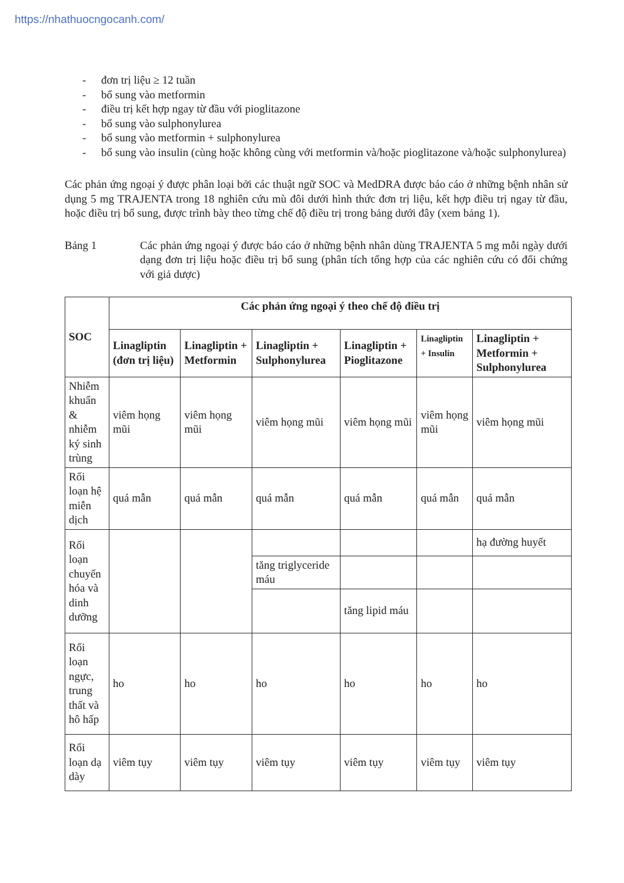https://nhathuocngocanh.com/
- đơn trị liệu ≥ 12 tuần
- bổ sung vào metformin
- điều trị kết hợp ngay từ đầu với pioglitazone
- bổ sung vào sulphonylurea
- bổ sung vào metformin + sulphonylurea
- bổ sung vào insulin (cùng hoặc không cùng với metformin và/hoặc pioglitazone và/hoặc sulphonylurea)
Các phản ứng ngoại ý được phân loại bởi các thuật ngữ SOC và MedDRA được báo cáo ở những bệnh nhân sử dụng 5 mg TRAJENTA trong 18 nghiên cứu mù đôi dưới hình thức đơn trị liệu, kết hợp điều trị ngay từ đầu, hoặc điều trị bổ sung, được trình bày theo từng chế độ điều trị trong bảng dưới đây (xem bảng 1).
Bảng 1 Các phản ứng ngoại ý được báo cáo ở những bệnh nhân dùng TRAJENTA 5 mg mỗi ngày dưới dạng đơn trị liệu hoặc điều trị bổ sung (phân tích tổng hợp của các nghiên cứu có đối chứng với giả dược)
| SOC | Các phản ứng ngoại ý theo chế độ điều trị | | | | | |
| --- | --- | --- | --- | --- | --- | --- |
| | Linagliptin (đơn trị liệu) | Linagliptin + Metformin | Linagliptin + Sulphonylurea | Linagliptin + Pioglitazone | Linagliptin + Insulin | Linagliptin + Metformin + Sulphonylurea |
| Nhiễm khuẩn & nhiễm ký sinh trùng | viêm họng mũi | viêm họng mũi | viêm họng mũi | viêm họng mũi | viêm họng mũi | viêm họng mũi |
| Rối loạn hệ miễn dịch | quá mẫn | quá mẫn | quá mẫn | quá mẫn | quá mẫn | quá mẫn |
| Rối loạn chuyển hóa và dinh dưỡng | | | | | | hạ đường huyết |
| | | | tăng triglyceride máu | | | |
| | | | | tăng lipid máu | | |
| Rối loạn ngực, trung thất và hô hấp | ho | ho | ho | ho | ho | ho |
| Rối loạn dạ dày | viêm tụy | viêm tụy | viêm tụy | viêm tụy | viêm tụy | viêm tụy |